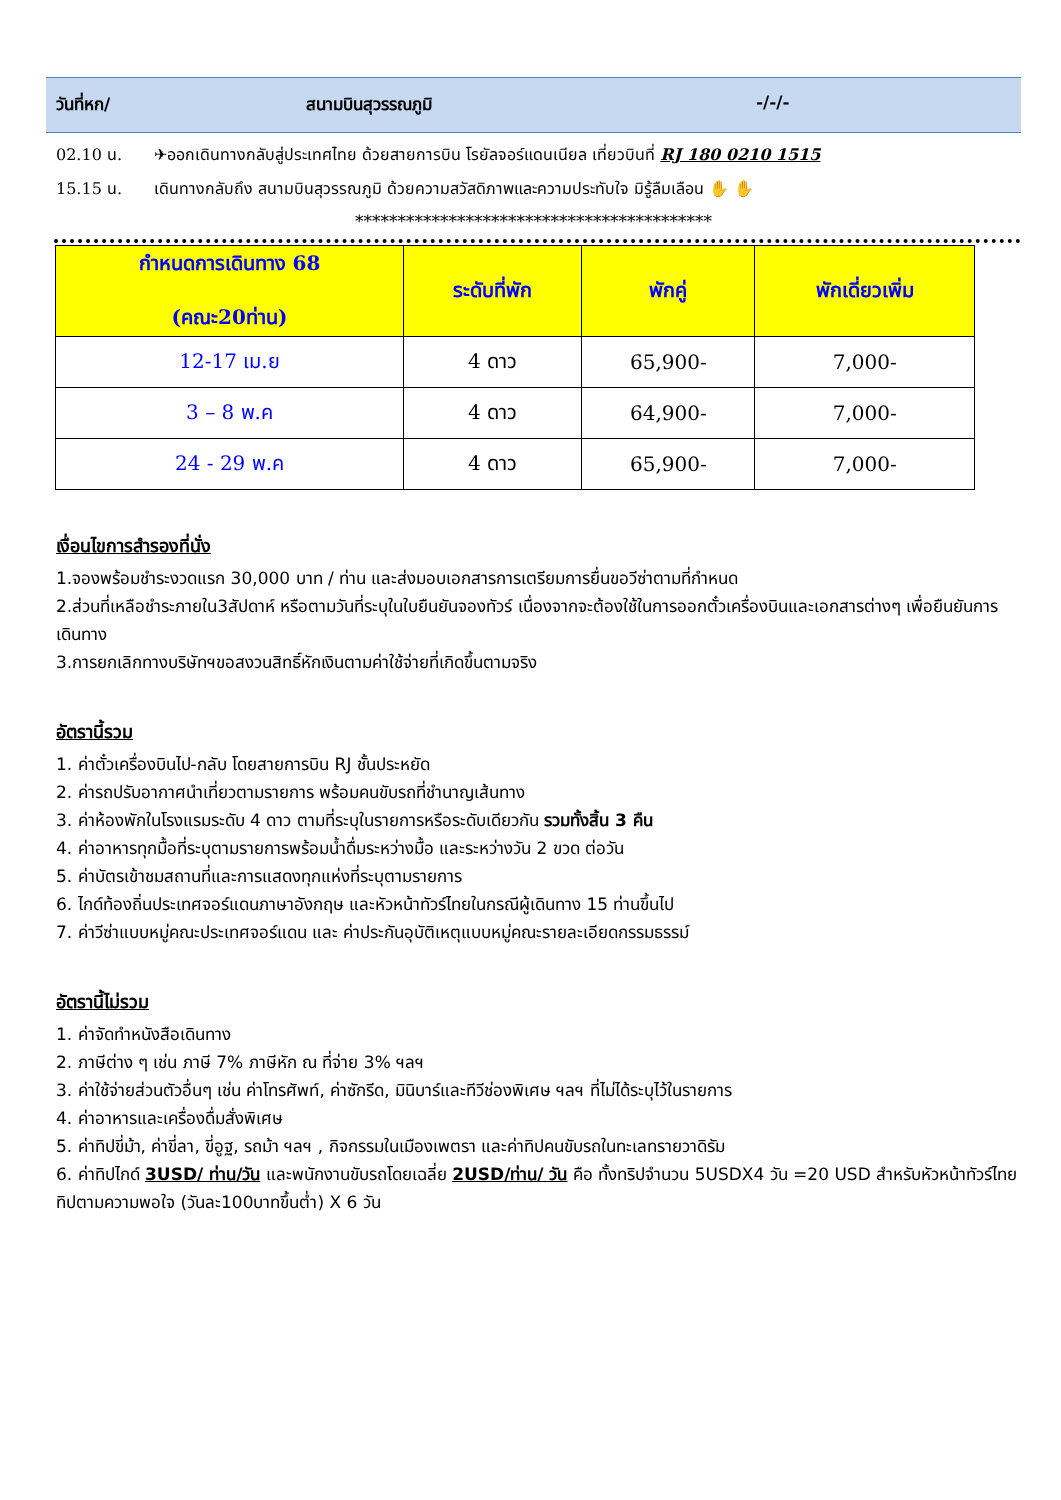วันที่หก/ สนามบินสุวรรณภูมิ -/-/-
02.10 น. ✈ออกเดินทางกลับสู่ประเทศไทย ด้วยสายการบิน โรยัลจอร์แดนเนียล เที่ยวบินที่ RJ 180 0210 1515
15.15 น. เดินทางกลับถึง สนามบินสุวรรณภูมิ ด้วยความสวัสดิภาพและความประทับใจ มิรู้ลืมเลือน ✋ ✋
******************************************
| กำหนดการเดินทาง 68 (คณะ20ท่าน) | ระดับที่พัก | พักคู่ | พักเดี่ยวเพิ่ม |
| --- | --- | --- | --- |
| 12-17 เม.ย | 4 ดาว | 65,900- | 7,000- |
| 3 – 8 พ.ค | 4 ดาว | 64,900- | 7,000- |
| 24 - 29 พ.ค | 4 ดาว | 65,900- | 7,000- |
เงื่อนไขการสำรองที่นั่ง
1.จองพร้อมชำระงวดแรก 30,000 บาท / ท่าน และส่งมอบเอกสารการเตรียมการยื่นขอวีซ่าตามที่กำหนด
2.ส่วนที่เหลือชำระภายใน3สัปดาห์ หรือตามวันที่ระบุในใบยืนยันจองทัวร์ เนื่องจากจะต้องใช้ในการออกตั๋วเครื่องบินและเอกสารต่างๆ เพื่อยืนยันการเดินทาง
3.การยกเลิกทางบริษัทฯขอสงวนสิทธิ์หักเงินตามค่าใช้จ่ายที่เกิดขึ้นตามจริง
อัตรานี้รวม
1. ค่าตั๋วเครื่องบินไป-กลับ โดยสายการบิน RJ ชั้นประหยัด
2. ค่ารถปรับอากาศนำเที่ยวตามรายการ พร้อมคนขับรถที่ชำนาญเส้นทาง
3. ค่าห้องพักในโรงแรมระดับ 4 ดาว ตามที่ระบุในรายการหรือระดับเดียวกัน รวมทั้งสิ้น 3 คืน
4. ค่าอาหารทุกมื้อที่ระบุตามรายการพร้อมน้ำดื่มระหว่างมื้อ และระหว่างวัน 2 ขวด ต่อวัน
5. ค่าบัตรเข้าชมสถานที่และการแสดงทุกแห่งที่ระบุตามรายการ
6. ไกด์ท้องถิ่นประเทศจอร์แดนภาษาอังกฤษ และหัวหน้าทัวร์ไทยในกรณีผู้เดินทาง 15 ท่านขึ้นไป
7. ค่าวีซ่าแบบหมู่คณะประเทศจอร์แดน และ ค่าประกันอุบัติเหตุแบบหมู่คณะรายละเอียดกรรมธรรม์
อัตรานี้ไม่รวม
1. ค่าจัดทำหนังสือเดินทาง
2. ภาษีต่าง ๆ เช่น ภาษี 7% ภาษีหัก ณ ที่จ่าย 3% ฯลฯ
3. ค่าใช้จ่ายส่วนตัวอื่นๆ เช่น ค่าโทรศัพท์, ค่าซักรีด, มินิบาร์และทีวีช่องพิเศษ ฯลฯ ที่ไม่ได้ระบุไว้ในรายการ
4. ค่าอาหารและเครื่องดื่มสั่งพิเศษ
5. ค่าทิปขี่ม้า, ค่าขี่ลา, ขี่อูฐ, รถม้า ฯลฯ , กิจกรรมในเมืองเพตรา และค่าทิปคนขับรถในทะเลทรายวาดิรัม
6. ค่าทิปไกด์ 3USD/ ท่าน/วัน และพนักงานขับรถโดยเฉลี่ย 2USD/ท่าน/ วัน คือ ทั้งทริปจำนวน 5USDX4 วัน =20 USD สำหรับหัวหน้าทัวร์ไทยทิปตามความพอใจ (วันละ100บาทขึ้นต่ำ) X 6 วัน